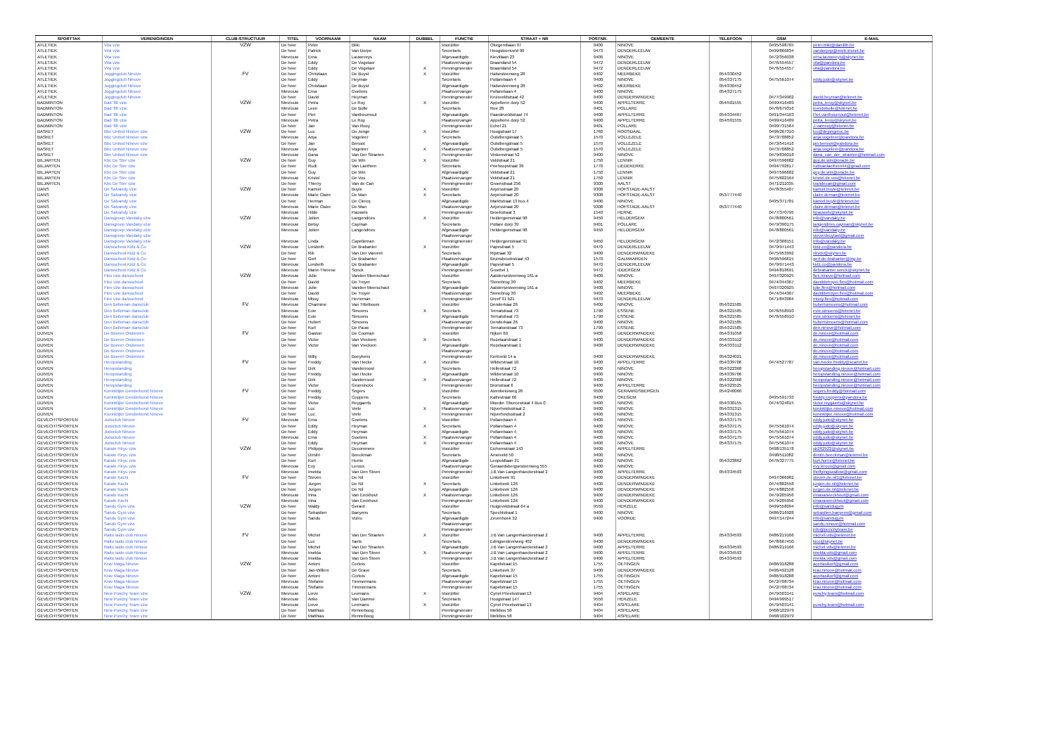| SPORTTAK | VERENIGINGEN | CLUB-STRUCTUUR | TITEL | VOORNAAM | NAAM | DUBBEL | FUNCTIE | STRAAT + NR | POSTNR. | GEMEENTE | TELEFOON | GSM | E-MAIL |
| --- | --- | --- | --- | --- | --- | --- | --- | --- | --- | --- | --- | --- | --- |
| ATLETIEK | Vita vzw | VZW | De heer | Peter | Bliki | | Voorzitter | Okegembaan 97 | 9400 | NINOVE | | 0495/598765 | peter.bliki@danilith.be |
| ATLETIEK | Vita vzw | | De heer | Patrick | Van Dorpe | | Secretaris | Hoogsteenveld 90 | 9473 | DENDERLEEUW | | 0499/866834 | vandorpep@mivb.irisnet.be |
| ATLETIEK | Vita vzw | | Mevrouw | Erna | Lauwereys | | Afgevaardigde | Kievitlaan 23 | 9400 | NINOVE | | 0472/356038 | erna.lauwereys@skynet.be |
| ATLETIEK | Vita vzw | | De heer | Eddy | De Vogelaer | | Plaatsvervanger | Braamland 54 | 9472 | DENDERLEEUW | | 0476/554557 | vita@pandora.be |
| ATLETIEK | Vita vzw | | De heer | Eddy | De Vogelaer | X | Penningmeester | Braamland 54 | 9472 | DENDERLEEUW | | 0476/554557 | vita@pandora.be |
| ATLETIEK | Joggingclub Ninove | FV | De heer | Christiaan | De Buyst | X | Voorzitter | Halsesteenweg 28 | 9402 | MEERBEKE | 054/330452 | | |
| ATLETIEK | Joggingclub Ninove | | De heer | Eddy | Heyman | | Secretaris | Pollarebaan 4 | 9400 | NINOVE | 054/337175 | 0475/561074 | eddy.judo@skynet.be |
| ATLETIEK | Joggingclub Ninove | | De heer | Christiaan | De Buyst | | Afgevaardigde | Halsesteenweg 28 | 9402 | MEERBEKE | 054/330452 | | |
| ATLETIEK | Joggingclub Ninove | | Mevrouw | Erna | Goelens | | Plaatsvervanger | Pollarebaan 4 | 9400 | NINOVE | 054/327175 | | |
| ATLETIEK | Joggingclub Ninove | | De heer | David | Heyman | | Penningmeester | Kruisveldstraat 42 | 9400 | DENDERWINDEKE | | 0477/349902 | david.heyman@telenet.be |
| BADMINTON | Bad '86 vzw | VZW | Mevrouw | Petra | Le Roy | X | Voorzitter | Appelterre dorp 52 | 9400 | APPELTERRE | 054/501555 | 0499/416489 | petra_leroy@skynet.be |
| BADMINTON | Bad '86 vzw | | Mevrouw | Leen | De Bolle | | Secretaris | Roe 28 | 9401 | POLLARE | | 0478/679316 | leendebolle@telenet.be |
| BADMINTON | Bad '86 vzw | | De heer | Piet | Vanthournout | | Afgevaardigde | Paardeveldstraat 74 | 9400 | APPELTERRE | 054/334467 | 0491/344163 | Piet.vanthournout@telenet.be |
| BADMINTON | Bad '86 vzw | | Mevrouw | Petra | Le Roy | | Plaatsvervanger | Appelterre dorp 52 | 9400 | APPELTERRE | 054/501555 | 0499/416489 | petra_leroy@skynet.be |
| BADMINTON | Bad '86 vzw | | De heer | Jan | Van Rooy | | Penningmeester | Echel 21 | 9401 | POLLARE | | 0499/731564 | J.vanrooy@telenet.be |
| BASKET | Bbc United Ninove vzw | VZW | De heer | Luc | De Jonge | X | Voorzitter | Hoogstraat 17 | 1760 | ROOSDAAL | | 0496/267310 | luc@dejongeluc.be |
| BASKET | Bbc United Ninove vzw | | Mevrouw | Anja | Vogeleer | | Secretaris | Oulstbergstraat 5 | 1570 | VOLLEZELE | | 0473/708852 | anja.vogeleer@pandora.be |
| BASKET | Bbc United Ninove vzw | | De heer | Jan | Benoot | | Afgevaardigde | Oulstbergstraat 5 | 1570 | VOLLEZELE | | 0473/541416 | jan.benoot@pandora.be |
| BASKET | Bbc United Ninove vzw | | Mevrouw | Anja | Vogeleer | X | Plaatsvervanger | Oulstbergstraat 5 | 1570 | VOLLEZELE | | 0473/708852 | anja.vogeleer@pandora.be |
| BASKET | Bbc United Ninove vzw | | Mevrouw | Dana | Van Der Straeten | | Penningmeester | Vinkenstraat 52 | 9400 | NINOVE | | 0479/836018 | dana_van_der_straeten@hotmail.com |
| BILJARTEN | Kbc De Ster vzw | VZW | De heer | Guy | De Win | X | Voorzitter | Veldstraat 21 | 1750 | LENNIK | | 0497/596682 | guy.de.win@oracle.be |
| BILJARTEN | Kbc De Ster vzw | | De heer | Rudi | Van Laethem | | Secretaris | Peehoopstraat 39 | 1770 | LIEDEKERKE | | 0494/792617 | rudivanlaethem44@gmail.com |
| BILJARTEN | Kbc De Ster vzw | | De heer | Guy | De Win | | Afgevaardigde | Veldstraat 21 | 1750 | LENNIK | | 0497/596682 | guy.de.win@oracle.be |
| BILJARTEN | Kbc De Ster vzw | | Mevrouw | Kristel | De Vos | | Plaatsvervanger | Veldstraat 21 | 1750 | LENNIK | | 0475/602164 | kristel.de.vos@telenet.be |
| BILJARTEN | Kbc De Ster vzw | | De heer | Thierry | Van de Can | | Penningmeester | Groenstraat 256 | 9300 | AALST | | 0471/211035 | ivandecan@gmail.com |
| DANS | De Salvandy vzw | VZW | De heer | Kamiel | Buyle | X | Voorzitter | Anjersstraat 20 | 9308 | HOFSTADE-AALST | | 0478/355407 | kamiel.buyle@telenet.be |
| DANS | De Salvandy vzw | | Mevrouw | Marie Claire | De Man | X | Secretaris | Anjersstraat 20 | 9308 | HOFSTADE-AALST | 053/777440 | | claire.deman@telenet.be |
| DANS | De Salvandy vzw | | De heer | Herman | De Clercq | | Afgevaardigde | Marktstraat 13 bus 4 | 9400 | NINOVE | | 0495/371781 | kamiel.buyle@telenet.be |
| DANS | De Salvandy vzw | | Mevrouw | Marie Claire | De Man | | Plaatsvervanger | Anjersstraat 20 | 9308 | HOFSTADE-AALST | 053/777440 | | claire.deman@telenet.be |
| DANS | De Salvandy vzw | | Mevrouw | Hilde | Pauwels | | Penningmeester | Broekstraat 3 | 1540 | HERNE | | 0477/370795 | hpauwels@skynet.be |
| DANS | Dansgroep Vandaky vzw | VZW | Mevrouw | Jolien | Langendries | X | Voorzitter | Heldergemstraat 98 | 9450 | HELDERGEM | | 0478/800561 | info@vandaky.be |
| DANS | Dansgroep Vandaky vzw | | Mevrouw | Betsy | Cayman | | Secretaris | Pollare dorp 39 | 9401 | POLLARE | | 0479/390175 | langendries.cayman@skynet.be |
| DANS | Dansgroep Vandaky vzw | | Mevrouw | Jolien | Langendries | | Afgevaardigde | Heldergemstraat 98 | 9450 | HELDERGEM | | 0478/800561 | info@vandaky.be |
| DANS | Dansgroep Vandaky vzw | | | | | | Plaatsvervanger | | | | | | stevenbruylant@gmail.com |
| DANS | Dansgroep Vandaky vzw | | Mevrouw | Linda | Capelleman | | Penningmeester | Heldergemstraat 91 | 9450 | HELDERGEM | | 0472/308151 | info@vandaky.be |
| DANS | Dansschool Kidz & Co | VZW | Mevrouw | Liesbeth | De Brabanter | X | Voorzitter | Papestraat 5 | 9470 | DENDERLEEUW | | 0479/971443 | kidz.co@pandora.be |
| DANS | Dansschool Kidz & Co | | De heer | Rik | Van Der Vaerent | | Secretaris | Rijstraat 32 | 9400 | DENDERWINDEKE | | 0475/953992 | rikvdv@skynet.be |
| DANS | Dansschool Kidz & Co | | De heer | Gert | De Brabanter | | Plaatsvervanger | Bruinsbroekstraat 43 | 1570 | GALMAARDEN | | 0496/596615 | gert.de-brabanter@ing.be |
| DANS | Dansschool Kidz & Co | | Mevrouw | Liesbeth | De Brabanter | | Afgevaardigde | Papestraat 5 | 9470 | DENDERLEEUW | | 0479/971443 | kidz.co@pandora.be |
| DANS | Dansschool Kidz & Co | | Mevrouw | Marie-Therese | Sonck | | Penningmeester | Groebel 1 | 9472 | IDDERGEM | | 0494/818691 | debrabanter.sonck@skynet.be |
| DANS | Flex vzw dansschool | VZW | Mevrouw | Julie | Vanden Meerschaut | | Voorzitter | Aalstersesteenweg 161 a | 9400 | NINOVE | | 0497/320925 | flex.ninove@hotmail.com |
| DANS | Flex vzw dansschool | | De heer | David | De Troyer | | Secretaris | Stenebrug 30 | 9402 | MEERBEKE | | 0474/344367 | daviddetroyer.flex@hotmail.com |
| DANS | Flex vzw dansschool | | Mevrouw | Julie | Vanden Meerschaut | | Afgevaardigde | Aalstersesteenweg 161 a | 9400 | NINOVE | | 0497/320925 | julie.flex@hotmail.com |
| DANS | Flex vzw dansschool | | De heer | David | De Troyer | | Plaatsvervanger | Stenebrug 30 | 9402 | MEERBEKE | | 0474/344367 | daviddetroyer.flex@hotmail.com |
| DANS | Flex vzw dansschool | | Mevrouw | Missy | Herreman | | Penningmeester | Dreef 31 b21 | 9470 | DENDERLEEUW | | 0471/843984 | missy.flex@hotmail.com |
| DANS | Den Belleman dansclub | FV | Mevrouw | Charmine | Van Tittelboom | | Voorzitter | Denderkaai 26 | 9400 | NINOVE | 054/321585 | | hubertsimoens@hotmail.com |
| DANS | Den Belleman dansclub | | Mevrouw | Evie | Simoens | X | Secretaris | Ternatstraat 73 | 1790 | ESSENE | 054/321585 | 0476/558910 | evie.simoens@telenet.be |
| DANS | Den Belleman dansclub | | Mevrouw | Evie | Simoens | | Afgevaardigde | Ternatstraat 73 | 1790 | ESSENE | 054/321585 | 0476/558910 | evie.simoens@telenet.be |
| DANS | Den Belleman dansclub | | De heer | Hubert | Simoens | | Plaatsvervanger | Denderkaai 26 | 9400 | NINOVE | 054/321585 | | hubertsimoens@hotmail.com |
| DANS | Den Belleman dansclub | | De heer | Kurt | De Pauw | | Penningmeester | Ternatsestraat 73 | 1790 | ESSENE | 054/321585 | | den.ninove@hotmail.com |
| DUIVEN | De Boeren Ondereen | FV | De heer | Gaston | De Cooman | | Voorzitter | Nijken 60 | 9400 | DENDERWINDEKE | 054/331058 | | de.ninove@hotmail.com |
| DUIVEN | De Boeren Ondereen | | De heer | Victor | Van Vreckem | X | Secretaris | Rozelaarstraat 1 | 9400 | DENDERWINDEKE | 054/333112 | | de.ninove@hotmail.com |
| DUIVEN | De Boeren Ondereen | | De heer | Victor | Van Vreckem | | Afgevaardigde | Rozelaarstraat 1 | 9400 | DENDERWINDEKE | 054/333112 | | de.ninove@hotmail.com |
| DUIVEN | De Boeren Ondereen | | | | | | Plaatsvervanger | | | | | | de.ninove@hotmail.com |
| DUIVEN | De Boeren Ondereen | | De heer | Willy | Boeykens | | Penningmeester | Kerkveld 14 a | 9400 | DENDERWINDEKE | 054/324021 | | de.ninove@hotmail.com |
| DUIVEN | Heropstanding | FV | De heer | Freddy | Van Hecke | X | Voorzitter | Wilderstraat 10 | 9400 | APPELTERRE | 054/339706 | 0474/527787 | van.hecke.freddy@scarlet.be |
| DUIVEN | Heropstanding | | De heer | Dirk | Vanderroost | | Secretaris | Hellestraat 72 | 9400 | NINOVE | 054/322368 | | heropstanding.ninove@hotmail.com |
| DUIVEN | Heropstanding | | De heer | Freddy | Van Hecke | | Afgevaardigde | Wilderstraat 10 | 9400 | NINOVE | 054/339706 | | heropstanding.ninove@hotmail.com |
| DUIVEN | Heropstanding | | De heer | Dirk | Vanderroost | X | Plaatsvervanger | Hellestraat 72 | 9400 | NINOVE | 054/322368 | | heropstanding.ninove@hotmail.com |
| DUIVEN | Heropstanding | | De heer | Victor | Groeninckx | | Penningmeester | Bronstraat 6 | 9400 | APPELTERRE | 054/323525 | | heropstanding.ninove@hotmail.com |
| DUIVEN | Koninklijke Denderbond Ninove | FV | De heer | Freddy | Segers | | Voorzitter | Atembekeweg 26 | 9500 | GERAARDSBERGEN | 054/240060 | | segers.freddy@hotmail.com |
| DUIVEN | Koninklijke Denderbond Ninove | | De heer | Freddy | Coppens | | Secretaris | Kattestraat 66 | 9400 | OKEGEM | | 0495/591733 | freddy.coppens@pandora.be |
| DUIVEN | Koninklijke Denderbond Ninove | | De heer | Victor | Reygaerts | | Afgevaardigde | Moeder Tiburcestraat 4 Bus 0 | 9400 | NINOVE | 054/330155 | 0474/324815 | victor.reygaerts@skynet.be |
| DUIVEN | Koninklijke Denderbond Ninove | | De heer | Luc | Verle | X | Plaatsvervanger | Nijverheidsstraat 2 | 9400 | NINOVE | 054/331315 | | koninklijke.ninove@hotmail.com |
| DUIVEN | Koninklijke Denderbond Ninove | | De heer | Luc | Verle | | Penningmeester | Nijverheidsstraat 2 | 9400 | NINOVE | 054/331315 | | koninklijke.ninove@hotmail.com |
| GEVECHTSPORTEN | Judoclub Ninove | FV | Mevrouw | Erna | Goelens | | Voorzitter | Pollarebaan 4 | 9400 | NINOVE | 054/337175 | | eddy.judo@skynet.be |
| GEVECHTSPORTEN | Judoclub Ninove | | De heer | Eddy | Heyman | X | Secretaris | Pollarebaan 4 | 9400 | NINOVE | 054/337175 | 0475/561074 | eddy.judo@skynet.be |
| GEVECHTSPORTEN | Judoclub Ninove | | De heer | Eddy | Heyman | | Afgevaardigde | Pollarebaan 4 | 9400 | NINOVE | 054/337175 | 0475/561074 | eddy.judo@skynet.be |
| GEVECHTSPORTEN | Judoclub Ninove | | Mevrouw | Erna | Goelens | X | Plaatsvervanger | Pollarebaan 4 | 9400 | NINOVE | 054/337175 | 0475/561074 | eddy.judo@skynet.be |
| GEVECHTSPORTEN | Judoclub Ninove | | De heer | Eddy | Heyman | X | Penningmeester | Pollarebaan 4 | 9400 | NINOVE | 054/337175 | 0475/561074 | eddy.judo@skynet.be |
| GEVECHTSPORTEN | Karate Hiryu vzw | VZW | De heer | Philippe | Decommere | | Voorzitter | Eichemstraat 143 | 9400 | APPELTERRE | | 0498/135178 | sb262922@skynet.be |
| GEVECHTSPORTEN | Karate Hiryu vzw | | De heer | Dimitri | Beeckman | | Secretaris | Ameiveld 50 | 9400 | NINOVE | | 0498/511082 | dimitri.beeckman@telenet.be |
| GEVECHTSPORTEN | Karate Hiryu vzw | | De heer | Kurt | Horrie | | Afgevaardigde | Leopoldlaan 21 | 9400 | NINOVE | 054/323862 | 0476/327775 | kurt.horrie@telenet.be |
| GEVECHTSPORTEN | Karate Hiryu vzw | | Mevrouw | Evy | Leroux | | Plaatsvervanger | Geraardsbergsesteenweg 555 | 9400 | NINOVE | | | evy.leroux@gmail.com |
| GEVECHTSPORTEN | Karate Hiryu vzw | | Mevrouw | Imelda | Van Den Steen | | Penningmeester | J.B Van Langenhaeckestraat 2 | 9400 | APPELTERRE | 054/334593 | | theflyingswallow@gmail.com |
| GEVECHTSPORTEN | Karate Kachi | FV | De heer | Steven | De Nil | | Voorzitter | Linkebeek 91 | 9400 | DENDERWINDEKE | | 0497/366982 | steven.de.nil1@telenet.be |
| GEVECHTSPORTEN | Karate Kachi | | De heer | Jurgen | De Nil | X | Secretaris | Linkebeek 126 | 9400 | DENDERWINDEKE | | 0474/882558 | jurgen.de.nil@telenet.be |
| GEVECHTSPORTEN | Karate Kachi | | De heer | Jurgen | De Nil | | Afgevaardigde | Linkebeek 126 | 9400 | DENDERWINDEKE | | 0474/882558 | jurgen.de.nil@telenet.be |
| GEVECHTSPORTEN | Karate Kachi | | Mevrouw | Irina | Van Eeckhout | X | Plaatsvervanger | Linkebeek 126 | 9400 | DENDERWINDEKE | | 0479/205956 | irinavaneeckhout@gmail.com |
| GEVECHTSPORTEN | Karate Kachi | | Mevrouw | Irina | Van Eeckhout | | Penningmeester | Linkebeek 126 | 9400 | DENDERWINDEKE | | 0479/205956 | irinavaneeckhout@gmail.com |
| GEVECHTSPORTEN | Sandu Gym vzw | VZW | De heer | Waldy | Gerard | | Voorzitter | Huigeveldstraat 64 a | 9550 | HERZELE | | 0499/558094 | info@sandugym |
| GEVECHTSPORTEN | Sandu Gym vzw | | De heer | Sebastien | Baeyens | | Secretaris | Spechtstraat 1 | 9400 | NINOVE | | 0486/216928 | sebastien.baeyens@gmail.com |
| GEVECHTSPORTEN | Sandu Gym vzw | | De heer | Sandu | Viziru | | Afgevaardigde | Zevenhoek 32 | 9400 | VOORDE | | 0497/147244 | info@sandugym |
| GEVECHTSPORTEN | Sandu Gym vzw | | De heer | | | | Plaatsvervanger | | | | | | sandu.ninove@hotmail.com |
| GEVECHTSPORTEN | Sandu Gym vzw | | De heer | | | | Penningmeester | | | | | | info@punchyteam.be |
| GEVECHTSPORTEN | Raito Iaido club Ninove | FV | De heer | Michel | Van Der Straeten | X | Voorzitter | J.B Van Langenhaeckestraat 2 | 9400 | APPELTERRE | 054/334593 | 0486/219166 | michel.vds@telenet.be |
| GEVECHTSPORTEN | Raito Iaido club Ninove | | De heer | Luc | Taets | | Secretaris | Edingsesteenweg 402 | 9400 | DENDERWINDEKE | | 0478/667450 | kico@skynet.be |
| GEVECHTSPORTEN | Raito Iaido club Ninove | | De heer | Michel | Van Der Straeten | | Afgevaardigde | J.B Van Langenhaeckestraat 2 | 9400 | APPELTERRE | 054/334593 | 0486/219166 | michel.vds@telenet.be |
| GEVECHTSPORTEN | Raito Iaido club Ninove | | Mevrouw | Imelda | Van Den Steen | X | Plaatsvervanger | J.B Van Langenhaeckestraat 2 | 9400 | APPELTERRE | 054/334593 | | imelda.vds@gmail.com |
| GEVECHTSPORTEN | Raito Iaido club Ninove | | Mevrouw | Imelda | Van Den Steen | | Penningmeester | J.B Van Langenhaeckestraat 2 | 9400 | APPELTERRE | 054/334593 | | imelda.vds@gmail.com |
| GEVECHTSPORTEN | Krav Maga Ninove | VZW | De heer | Antoni | Cortois | | Voorzitter | Kapelstraat 15 | 1755 | OETINGEN | | 0486/918288 | acortasikorf@gmail.com |
| GEVECHTSPORTEN | Krav Maga Ninove | | De heer | Jan-Willem | De Grave | | Secretaris | Linkebeek 37 | 9400 | DENDERWINDEKE | | 0496/492128 | krav.ninove@hotmail.com |
| GEVECHTSPORTEN | Krav Maga Ninove | | De heer | Antoni | Cortois | | Afgevaardigde | Kapelstraat 15 | 1755 | OETINGEN | | 0486/918288 | acortasikorf@gmail.com |
| GEVECHTSPORTEN | Krav Maga Ninove | | Mevrouw | Stefanie | Timmermans | | Plaatsvervanger | Kapelstraat 15 | 1755 | OETINGEN | | 0472/708734 | krav.ninove@hotmail.com |
| GEVECHTSPORTEN | Krav Maga Ninove | | Mevrouw | Stefanie | Timmermans | | Penningmeester | Kapelstraat 15 | 1755 | OETINGEN | | 0472/708734 | krav.ninove@hotmail.com |
| GEVECHTSPORTEN | New Punchy Team vzw | VZW | Mevrouw | Lieve | Leemans | X | Voorzitter | Cyriel Prieelsstraat 13 | 9404 | ASPELARE | | 0479/503141 | punchy.team@hotmail.com |
| GEVECHTSPORTEN | New Punchy Team vzw | | Mevrouw | Anke | Van Damme | | Secretaris | Hoogstraat 147 | 9550 | HERZELE | | 0494/999517 | |
| GEVECHTSPORTEN | New Punchy Team vzw | | Mevrouw | Lieve | Leemans | X | Voorzitter | Cyriel Prieelsstraat 13 | 9404 | ASPELARE | | 0479/503141 | punchy.team@hotmail.com |
| GEVECHTSPORTEN | New Punchy Team vzw | | De heer | Matthias | Renneboog | | Penningmeester | Melkbos 58 | 9404 | ASPELARE | | 0468/102979 | |
| GEVECHTSPORTEN | New Punchy Team vzw | | De heer | Matthias | Renneboog | | Penningmeester | Melkbos 58 | 9404 | ASPELARE | | 0468/102979 | |